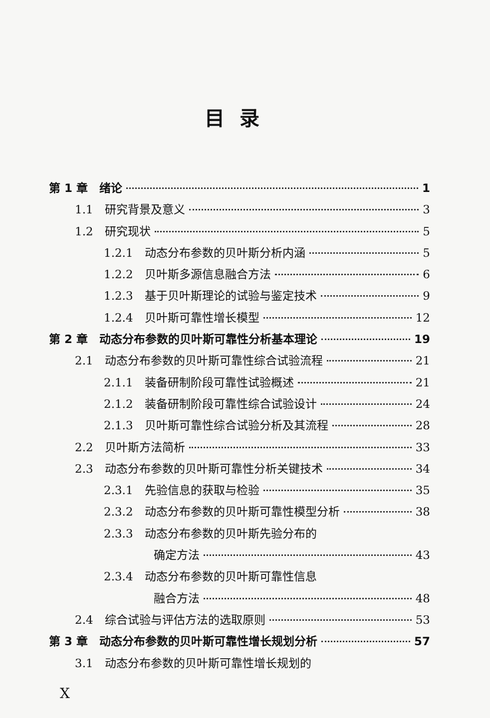目录
第 1 章　绪论 1
1.1　研究背景及意义 3
1.2　研究现状 5
1.2.1　动态分布参数的贝叶斯分析内涵 5
1.2.2　贝叶斯多源信息融合方法 6
1.2.3　基于贝叶斯理论的试验与鉴定技术 9
1.2.4　贝叶斯可靠性增长模型 12
第 2 章　动态分布参数的贝叶斯可靠性分析基本理论 19
2.1　动态分布参数的贝叶斯可靠性综合试验流程 21
2.1.1　装备研制阶段可靠性试验概述 21
2.1.2　装备研制阶段可靠性综合试验设计 24
2.1.3　贝叶斯可靠性综合试验分析及其流程 28
2.2　贝叶斯方法简析 33
2.3　动态分布参数的贝叶斯可靠性分析关键技术 34
2.3.1　先验信息的获取与检验 35
2.3.2　动态分布参数的贝叶斯可靠性模型分析 38
2.3.3　动态分布参数的贝叶斯先验分布的
确定方法 43
2.3.4　动态分布参数的贝叶斯可靠性信息
融合方法 48
2.4　综合试验与评估方法的选取原则 53
第 3 章　动态分布参数的贝叶斯可靠性增长规划分析 57
3.1　动态分布参数的贝叶斯可靠性增长规划的
X